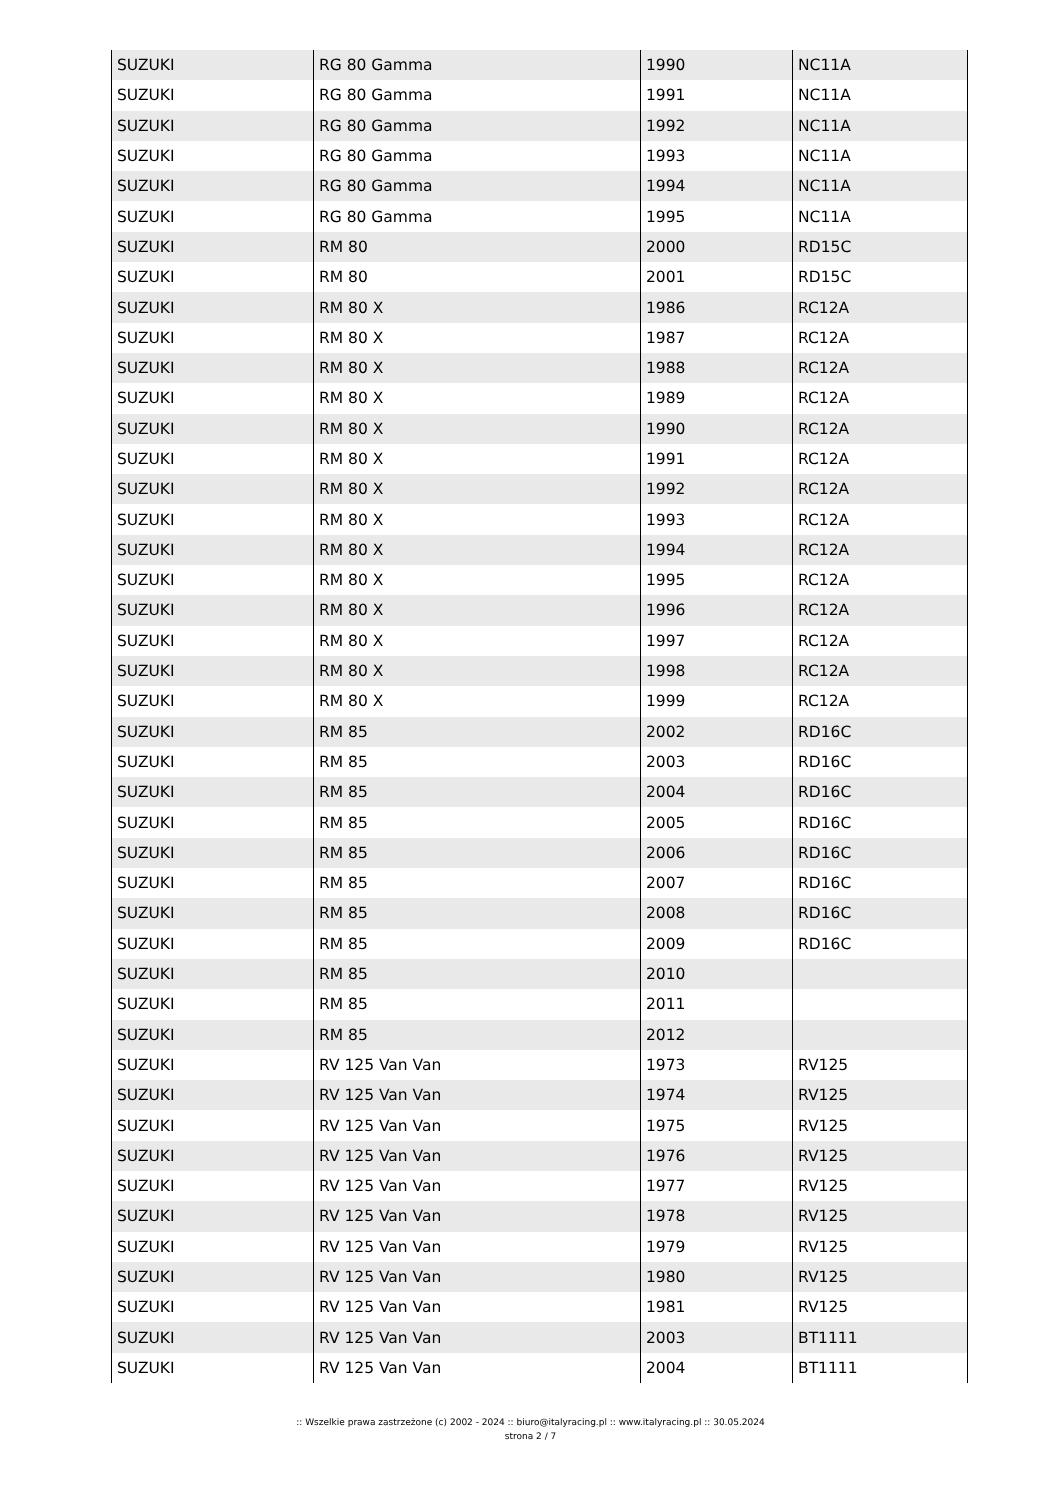| SUZUKI | RG 80 Gamma | 1990 | NC11A |
| SUZUKI | RG 80 Gamma | 1991 | NC11A |
| SUZUKI | RG 80 Gamma | 1992 | NC11A |
| SUZUKI | RG 80 Gamma | 1993 | NC11A |
| SUZUKI | RG 80 Gamma | 1994 | NC11A |
| SUZUKI | RG 80 Gamma | 1995 | NC11A |
| SUZUKI | RM 80 | 2000 | RD15C |
| SUZUKI | RM 80 | 2001 | RD15C |
| SUZUKI | RM 80 X | 1986 | RC12A |
| SUZUKI | RM 80 X | 1987 | RC12A |
| SUZUKI | RM 80 X | 1988 | RC12A |
| SUZUKI | RM 80 X | 1989 | RC12A |
| SUZUKI | RM 80 X | 1990 | RC12A |
| SUZUKI | RM 80 X | 1991 | RC12A |
| SUZUKI | RM 80 X | 1992 | RC12A |
| SUZUKI | RM 80 X | 1993 | RC12A |
| SUZUKI | RM 80 X | 1994 | RC12A |
| SUZUKI | RM 80 X | 1995 | RC12A |
| SUZUKI | RM 80 X | 1996 | RC12A |
| SUZUKI | RM 80 X | 1997 | RC12A |
| SUZUKI | RM 80 X | 1998 | RC12A |
| SUZUKI | RM 80 X | 1999 | RC12A |
| SUZUKI | RM 85 | 2002 | RD16C |
| SUZUKI | RM 85 | 2003 | RD16C |
| SUZUKI | RM 85 | 2004 | RD16C |
| SUZUKI | RM 85 | 2005 | RD16C |
| SUZUKI | RM 85 | 2006 | RD16C |
| SUZUKI | RM 85 | 2007 | RD16C |
| SUZUKI | RM 85 | 2008 | RD16C |
| SUZUKI | RM 85 | 2009 | RD16C |
| SUZUKI | RM 85 | 2010 | |
| SUZUKI | RM 85 | 2011 | |
| SUZUKI | RM 85 | 2012 | |
| SUZUKI | RV 125 Van Van | 1973 | RV125 |
| SUZUKI | RV 125 Van Van | 1974 | RV125 |
| SUZUKI | RV 125 Van Van | 1975 | RV125 |
| SUZUKI | RV 125 Van Van | 1976 | RV125 |
| SUZUKI | RV 125 Van Van | 1977 | RV125 |
| SUZUKI | RV 125 Van Van | 1978 | RV125 |
| SUZUKI | RV 125 Van Van | 1979 | RV125 |
| SUZUKI | RV 125 Van Van | 1980 | RV125 |
| SUZUKI | RV 125 Van Van | 1981 | RV125 |
| SUZUKI | RV 125 Van Van | 2003 | BT1111 |
| SUZUKI | RV 125 Van Van | 2004 | BT1111 |
:: Wszelkie prawa zastrzeżone (c) 2002 - 2024 :: biuro@italyracing.pl :: www.italyracing.pl :: 30.05.2024
strona 2 / 7